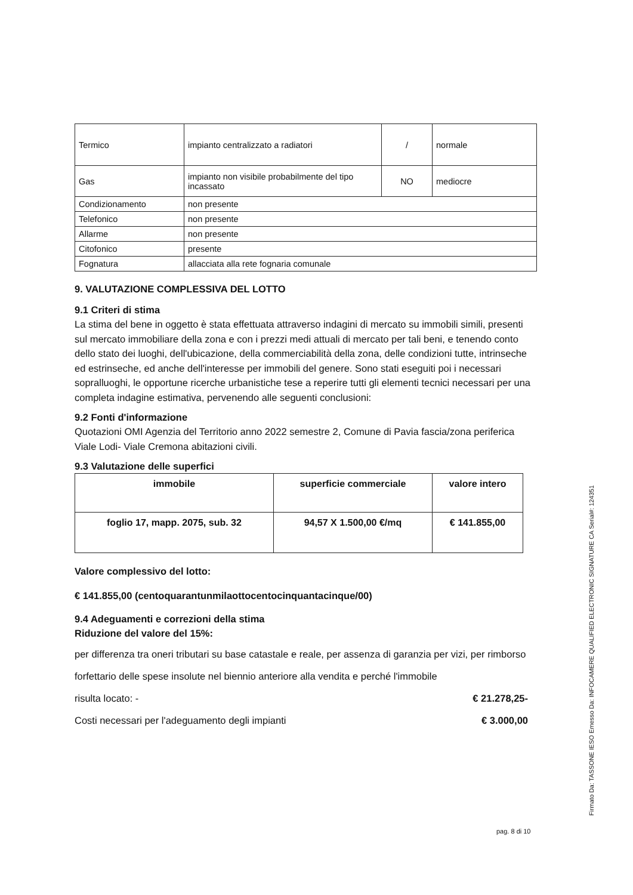| Termico | impianto centralizzato a radiatori | / | normale |
| Gas | impianto non visibile probabilmente del tipo incassato | NO | mediocre |
| Condizionamento | non presente | | |
| Telefonico | non presente | | |
| Allarme | non presente | | |
| Citofonico | presente | | |
| Fognatura | allacciata alla rete fognaria comunale | | |
9. VALUTAZIONE COMPLESSIVA DEL LOTTO
9.1 Criteri di stima
La stima del bene in oggetto è stata effettuata attraverso indagini di mercato su immobili simili, presenti sul mercato immobiliare della zona e con i prezzi medi attuali di mercato per tali beni, e tenendo conto dello stato dei luoghi, dell'ubicazione, della commerciabilità della zona, delle condizioni tutte, intrinseche ed estrinseche, ed anche dell'interesse per immobili del genere. Sono stati eseguiti poi i necessari sopralluoghi, le opportune ricerche urbanistiche tese a reperire tutti gli elementi tecnici necessari per una completa indagine estimativa, pervenendo alle seguenti conclusioni:
9.2 Fonti d'informazione
Quotazioni OMI Agenzia del Territorio anno 2022 semestre 2, Comune di Pavia fascia/zona periferica Viale Lodi- Viale Cremona abitazioni civili.
9.3 Valutazione delle superfici
| immobile | superficie commerciale | valore intero |
| --- | --- | --- |
| foglio 17, mapp. 2075, sub. 32 | 94,57 X 1.500,00 €/mq | € 141.855,00 |
Valore complessivo del lotto:
€ 141.855,00 (centoquarantunmilaottocentocinquantacinque/00)
9.4 Adeguamenti e correzioni della stima
Riduzione del valore del 15%:
per differenza tra oneri tributari su base catastale e reale, per assenza di garanzia per vizi, per rimborso forfettario delle spese insolute nel biennio anteriore alla vendita e perché l'immobile
risulta locato: - € 21.278,25-
Costi necessari per l'adeguamento degli impianti € 3.000,00
pag. 8 di 10
Firmato Da: TASSONE IESO Emesso Da: INFOCAMERE QUALIFIED ELECTRONIC SIGNATURE CA Serial#: 124351